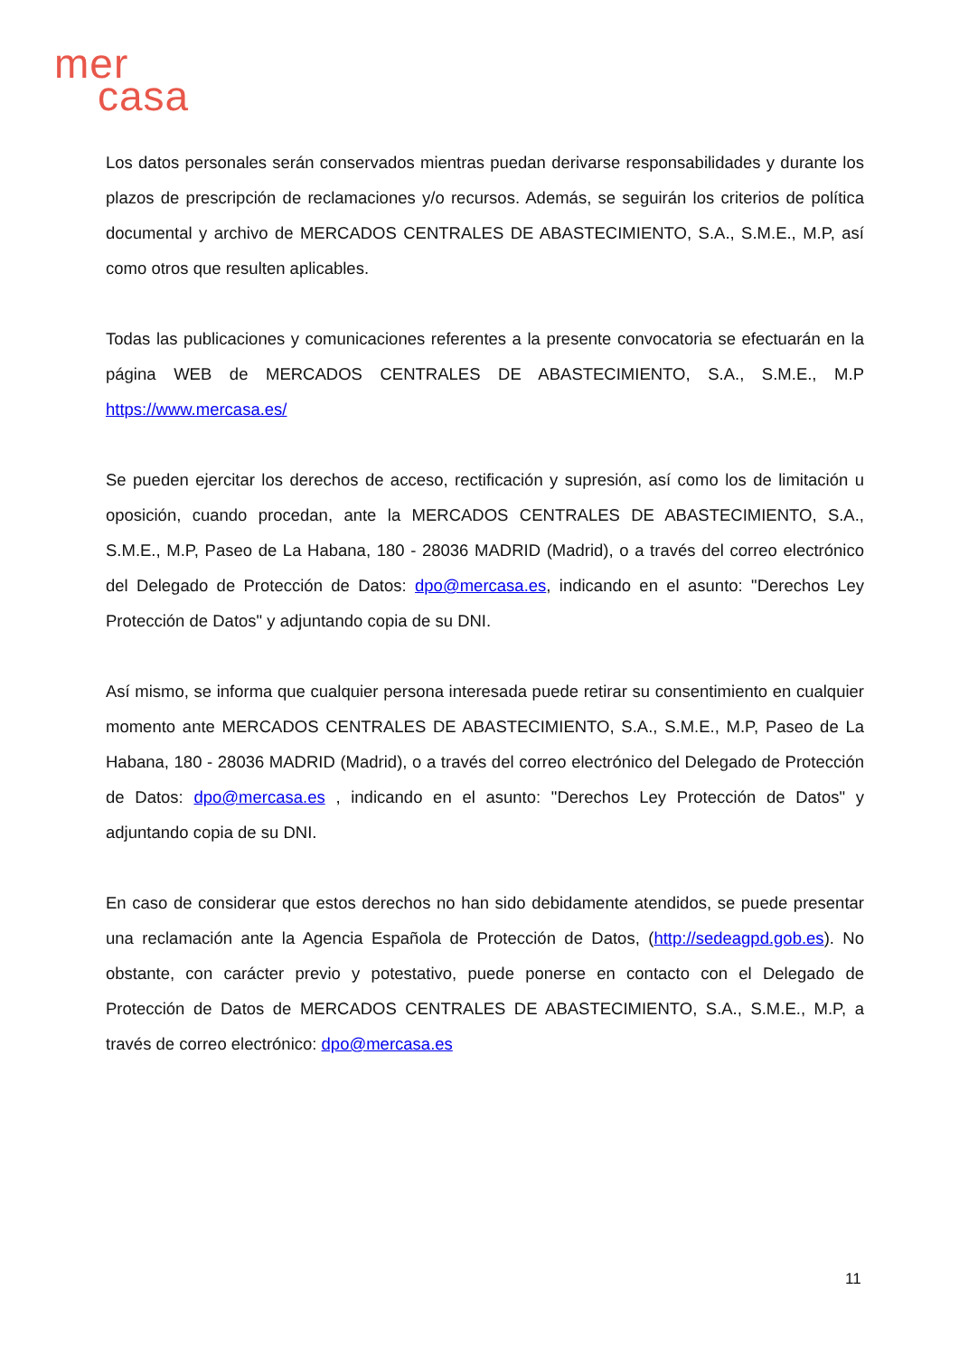mer
casa
Los datos personales serán conservados mientras puedan derivarse responsabilidades y durante los plazos de prescripción de reclamaciones y/o recursos. Además, se seguirán los criterios de política documental y archivo de MERCADOS CENTRALES DE ABASTECIMIENTO, S.A., S.M.E., M.P, así como otros que resulten aplicables.
Todas las publicaciones y comunicaciones referentes a la presente convocatoria se efectuarán en la página WEB de MERCADOS CENTRALES DE ABASTECIMIENTO, S.A., S.M.E., M.P https://www.mercasa.es/
Se pueden ejercitar los derechos de acceso, rectificación y supresión, así como los de limitación u oposición, cuando procedan, ante la MERCADOS CENTRALES DE ABASTECIMIENTO, S.A., S.M.E., M.P, Paseo de La Habana, 180 - 28036 MADRID (Madrid), o a través del correo electrónico del Delegado de Protección de Datos: dpo@mercasa.es, indicando en el asunto: "Derechos Ley Protección de Datos" y adjuntando copia de su DNI.
Así mismo, se informa que cualquier persona interesada puede retirar su consentimiento en cualquier momento ante MERCADOS CENTRALES DE ABASTECIMIENTO, S.A., S.M.E., M.P, Paseo de La Habana, 180 - 28036 MADRID (Madrid), o a través del correo electrónico del Delegado de Protección de Datos: dpo@mercasa.es , indicando en el asunto: "Derechos Ley Protección de Datos" y adjuntando copia de su DNI.
En caso de considerar que estos derechos no han sido debidamente atendidos, se puede presentar una reclamación ante la Agencia Española de Protección de Datos, (http://sedeagpd.gob.es). No obstante, con carácter previo y potestativo, puede ponerse en contacto con el Delegado de Protección de Datos de MERCADOS CENTRALES DE ABASTECIMIENTO, S.A., S.M.E., M.P, a través de correo electrónico: dpo@mercasa.es
11